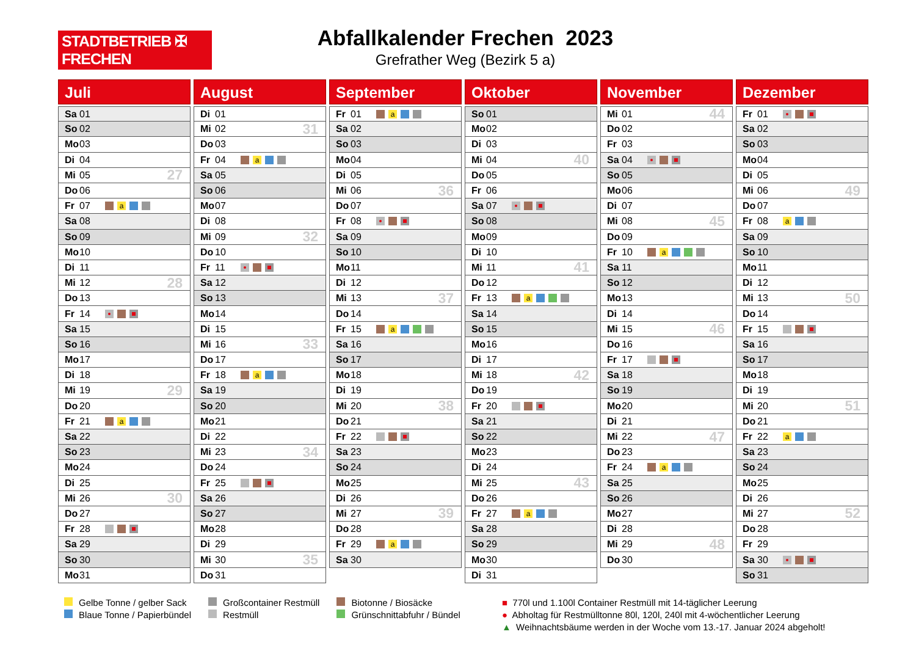STADTBETRIEB ✠ FRECHEN
Abfallkalender Frechen 2023
Grefrather Weg (Bezirk 5 a)
Juli
Sa 01
So 02
Mo 03
Di 04
Mi 05 27
Do 06
Fr 07 a
Sa 08
So 09
Mo 10
Di 11
Mi 12 28
Do 13
Fr 14
Sa 15
So 16
Mo 17
Di 18
Mi 19 29
Do 20
Fr 21 a
Sa 22
So 23
Mo 24
Di 25
Mi 26 30
Do 27
Fr 28
Sa 29
So 30
Mo 31
August
Di 01
Mi 02 31
Do 03
Fr 04 a
Sa 05
So 06
Mo 07
Di 08
Mi 09 32
Do 10
Fr 11
Sa 12
So 13
Mo 14
Di 15
Mi 16 33
Do 17
Fr 18 a
Sa 19
So 20
Mo 21
Di 22
Mi 23 34
Do 24
Fr 25
Sa 26
So 27
Mo 28
Di 29
Mi 30 35
Do 31
September
Fr 01 a
Sa 02
So 03
Mo 04
Di 05
Mi 06 36
Do 07
Fr 08
Sa 09
So 10
Mo 11
Di 12
Mi 13 37
Do 14
Fr 15 a
Sa 16
So 17
Mo 18
Di 19
Mi 20 38
Do 21
Fr 22
Sa 23
So 24
Mo 25
Di 26
Mi 27 39
Do 28
Fr 29 a
Sa 30
Oktober
So 01
Mo 02
Di 03
Mi 04 40
Do 05
Fr 06
Sa 07
So 08
Mo 09
Di 10
Mi 11 41
Do 12
Fr 13 a
Sa 14
So 15
Mo 16
Di 17
Mi 18 42
Do 19
Fr 20
Sa 21
So 22
Mo 23
Di 24
Mi 25 43
Do 26
Fr 27 a
Sa 28
So 29
Mo 30
Di 31
November
Mi 01 44
Do 02
Fr 03
Sa 04
So 05
Mo 06
Di 07
Mi 08 45
Do 09
Fr 10 a
Sa 11
So 12
Mo 13
Di 14
Mi 15 46
Do 16
Fr 17
Sa 18
So 19
Mo 20
Di 21
Mi 22 47
Do 23
Fr 24 a
Sa 25
So 26
Mo 27
Di 28
Mi 29 48
Do 30
Dezember
Fr 01
Sa 02
So 03
Mo 04
Di 05
Mi 06 49
Do 07
Fr 08 a
Sa 09
So 10
Mo 11
Di 12
Mi 13 50
Do 14
Fr 15
Sa 16
So 17
Mo 18
Di 19
Mi 20 51
Do 21
Fr 22 a
Sa 23
So 24
Mo 25
Di 26
Mi 27 52
Do 28
Fr 29
Sa 30
So 31
Gelbe Tonne / gelber Sack
Blaue Tonne / Papierbündel
Großcontainer Restmüll
Restmüll
Biotonne / Biosäcke
Grünschnittabfuhr / Bündel
■ 770l und 1.100l Container Restmüll mit 14-täglicher Leerung
● Abholtag für Restmülltonne 80l, 120l, 240l mit 4-wöchentlicher Leerung
▲ Weihnachtsbäume werden in der Woche vom 13.-17. Januar 2024 abgeholt!